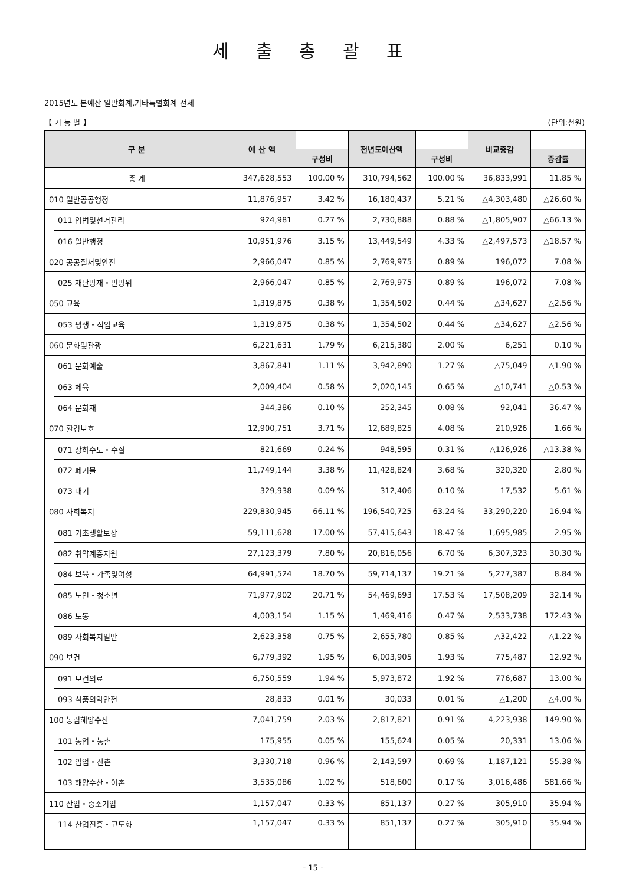세 출 총 괄 표
2015년도 본예산 일반회계,기타특별회계 전체
【 기 능 별 】 (단위:천원)
| 구 분 | | 예 산 액 | | 전년도예산액 | | 비교증감 | |
| --- | --- | --- | --- | --- | --- | --- | --- |
| | | | 구성비 | | 구성비 | | 증감률 |
| 총 계 | | 347,628,553 | 100.00 % | 310,794,562 | 100.00 % | 36,833,991 | 11.85 % |
| 010 일반공공행정 | | 11,876,957 | 3.42 % | 16,180,437 | 5.21 % | △4,303,480 | △26.60 % |
| | 011 입법및선거관리 | 924,981 | 0.27 % | 2,730,888 | 0.88 % | △1,805,907 | △66.13 % |
| | 016 일반행정 | 10,951,976 | 3.15 % | 13,449,549 | 4.33 % | △2,497,573 | △18.57 % |
| 020 공공질서및안전 | | 2,966,047 | 0.85 % | 2,769,975 | 0.89 % | 196,072 | 7.08 % |
| | 025 재난방재・민방위 | 2,966,047 | 0.85 % | 2,769,975 | 0.89 % | 196,072 | 7.08 % |
| 050 교육 | | 1,319,875 | 0.38 % | 1,354,502 | 0.44 % | △34,627 | △2.56 % |
| | 053 평생・직업교육 | 1,319,875 | 0.38 % | 1,354,502 | 0.44 % | △34,627 | △2.56 % |
| 060 문화및관광 | | 6,221,631 | 1.79 % | 6,215,380 | 2.00 % | 6,251 | 0.10 % |
| | 061 문화예술 | 3,867,841 | 1.11 % | 3,942,890 | 1.27 % | △75,049 | △1.90 % |
| | 063 체육 | 2,009,404 | 0.58 % | 2,020,145 | 0.65 % | △10,741 | △0.53 % |
| | 064 문화재 | 344,386 | 0.10 % | 252,345 | 0.08 % | 92,041 | 36.47 % |
| 070 환경보호 | | 12,900,751 | 3.71 % | 12,689,825 | 4.08 % | 210,926 | 1.66 % |
| | 071 상하수도・수질 | 821,669 | 0.24 % | 948,595 | 0.31 % | △126,926 | △13.38 % |
| | 072 폐기물 | 11,749,144 | 3.38 % | 11,428,824 | 3.68 % | 320,320 | 2.80 % |
| | 073 대기 | 329,938 | 0.09 % | 312,406 | 0.10 % | 17,532 | 5.61 % |
| 080 사회복지 | | 229,830,945 | 66.11 % | 196,540,725 | 63.24 % | 33,290,220 | 16.94 % |
| | 081 기초생활보장 | 59,111,628 | 17.00 % | 57,415,643 | 18.47 % | 1,695,985 | 2.95 % |
| | 082 취약계층지원 | 27,123,379 | 7.80 % | 20,816,056 | 6.70 % | 6,307,323 | 30.30 % |
| | 084 보육・가족및여성 | 64,991,524 | 18.70 % | 59,714,137 | 19.21 % | 5,277,387 | 8.84 % |
| | 085 노인・청소년 | 71,977,902 | 20.71 % | 54,469,693 | 17.53 % | 17,508,209 | 32.14 % |
| | 086 노동 | 4,003,154 | 1.15 % | 1,469,416 | 0.47 % | 2,533,738 | 172.43 % |
| | 089 사회복지일반 | 2,623,358 | 0.75 % | 2,655,780 | 0.85 % | △32,422 | △1.22 % |
| 090 보건 | | 6,779,392 | 1.95 % | 6,003,905 | 1.93 % | 775,487 | 12.92 % |
| | 091 보건의료 | 6,750,559 | 1.94 % | 5,973,872 | 1.92 % | 776,687 | 13.00 % |
| | 093 식품의약안전 | 28,833 | 0.01 % | 30,033 | 0.01 % | △1,200 | △4.00 % |
| 100 농림해양수산 | | 7,041,759 | 2.03 % | 2,817,821 | 0.91 % | 4,223,938 | 149.90 % |
| | 101 농업・농촌 | 175,955 | 0.05 % | 155,624 | 0.05 % | 20,331 | 13.06 % |
| | 102 임업・산촌 | 3,330,718 | 0.96 % | 2,143,597 | 0.69 % | 1,187,121 | 55.38 % |
| | 103 해양수산・어촌 | 3,535,086 | 1.02 % | 518,600 | 0.17 % | 3,016,486 | 581.66 % |
| 110 산업・중소기업 | | 1,157,047 | 0.33 % | 851,137 | 0.27 % | 305,910 | 35.94 % |
| | 114 산업진흥・고도화 | 1,157,047 | 0.33 % | 851,137 | 0.27 % | 305,910 | 35.94 % |
- 15 -